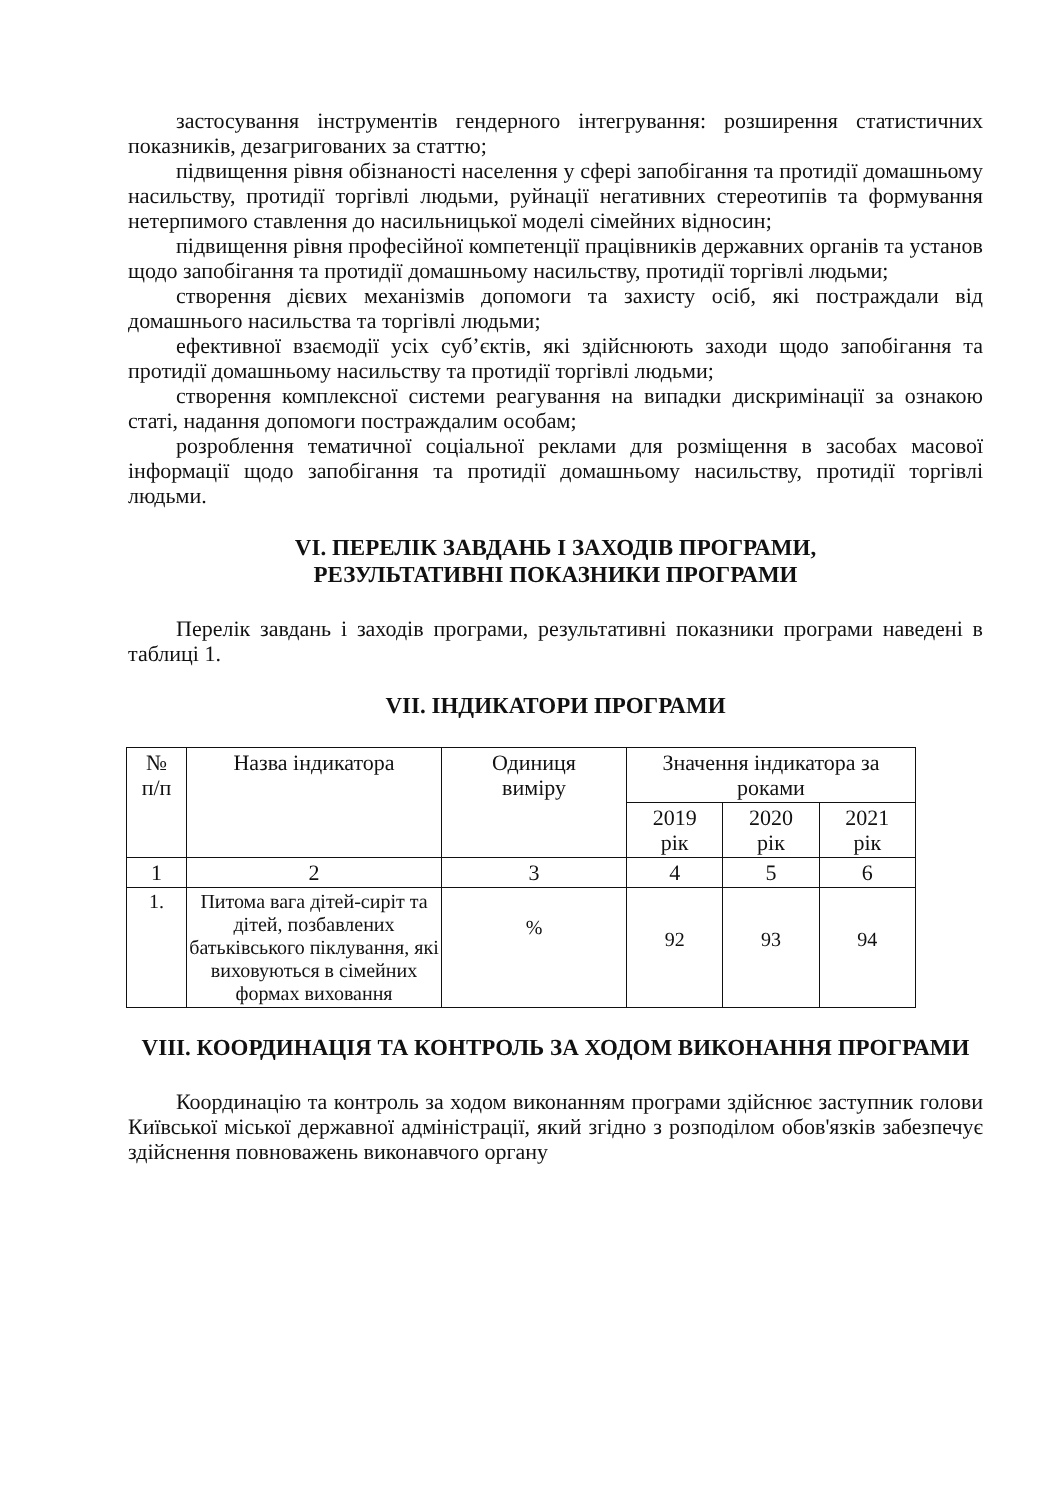застосування інструментів гендерного інтегрування: розширення статистичних показників, дезагригованих за статтю;
підвищення рівня обізнаності населення у сфері запобігання та протидії домашньому насильству, протидії торгівлі людьми, руйнації негативних стереотипів та формування нетерпимого ставлення до насильницької моделі сімейних відносин;
підвищення рівня професійної компетенції працівників державних органів та установ щодо запобігання та протидії домашньому насильству, протидії торгівлі людьми;
створення дієвих механізмів допомоги та захисту осіб, які постраждали від домашнього насильства та торгівлі людьми;
ефективної взаємодії усіх суб’єктів, які здійснюють заходи щодо запобігання та протидії домашньому насильству та протидії торгівлі людьми;
створення комплексної системи реагування на випадки дискримінації за ознакою статі, надання допомоги постраждалим особам;
розроблення тематичної соціальної реклами для розміщення в засобах масової інформації щодо запобігання та протидії домашньому насильству, протидії торгівлі людьми.
VI. ПЕРЕЛІК ЗАВДАНЬ І ЗАХОДІВ ПРОГРАМИ,
РЕЗУЛЬТАТИВНІ ПОКАЗНИКИ ПРОГРАМИ
Перелік завдань і заходів програми, результативні показники програми наведені в таблиці 1.
VII. ІНДИКАТОРИ ПРОГРАМИ
| № п/п | Назва індикатора | Одиниця виміру | Значення індикатора за роками | | |
| --- | --- | --- | --- | --- | --- |
| | | | 2019 рік | 2020 рік | 2021 рік |
| 1 | 2 | 3 | 4 | 5 | 6 |
| 1. | Питома вага дітей-сиріт та дітей, позбавлених батьківського піклування, які виховуються в сімейних формах виховання | % | 92 | 93 | 94 |
VIII. КООРДИНАЦІЯ ТА КОНТРОЛЬ ЗА ХОДОМ ВИКОНАННЯ ПРОГРАМИ
Координацію та контроль за ходом виконанням програми здійснює заступник голови Київської міської державної адміністрації, який згідно з розподілом обов'язків забезпечує здійснення повноважень виконавчого органу